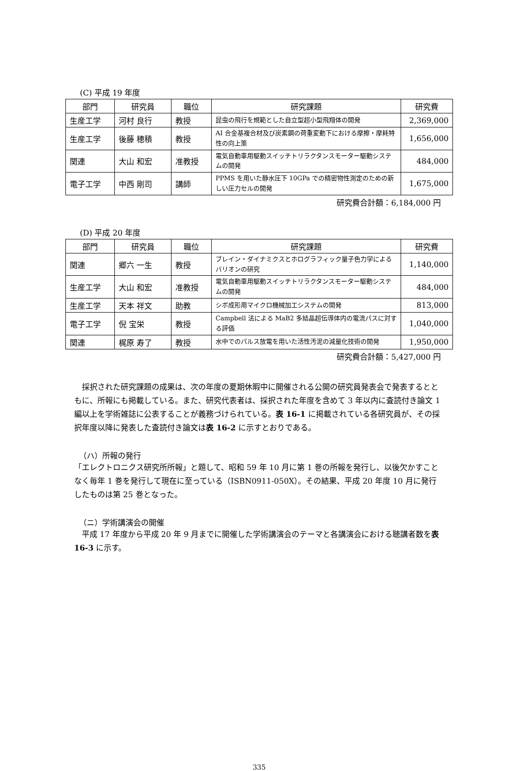(C) 平成 19 年度
| 部門 | 研究員 | 職位 | 研究課題 | 研究費 |
| --- | --- | --- | --- | --- |
| 生産工学 | 河村 良行 | 教授 | 昆虫の飛行を規範とした自立型超小型飛翔体の開発 | 2,369,000 |
| 生産工学 | 後藤 穂積 | 教授 | AI 合金基複合材及び炭素鋼の荷重変動下における摩擦・摩耗特性の向上策 | 1,656,000 |
| 関連 | 大山 和宏 | 准教授 | 電気自動車用駆動スイッチトリラクタンスモーター駆動システムの開発 | 484,000 |
| 電子工学 | 中西 剛司 | 講師 | PPMS を用いた静水圧下 10GPa での精密物性測定のための新しい圧力セルの開発 | 1,675,000 |
研究費合計額：6,184,000 円
(D) 平成 20 年度
| 部門 | 研究員 | 職位 | 研究課題 | 研究費 |
| --- | --- | --- | --- | --- |
| 関連 | 郷六 一生 | 教授 | ブレイン・ダイナミクスとホログラフィック量子色力学によるバリオンの研究 | 1,140,000 |
| 生産工学 | 大山 和宏 | 准教授 | 電気自動車用駆動スイッチトリラクタンスモーター駆動システムの開発 | 484,000 |
| 生産工学 | 天本 祥文 | 助教 | シボ成形用マイクロ機械加工システムの開発 | 813,000 |
| 電子工学 | 倪 宝栄 | 教授 | Campbell 法による MaB2 多結晶超伝導体内の電流パスに対する評価 | 1,040,000 |
| 関連 | 梶原 寿了 | 教授 | 水中でのパルス放電を用いた活性汚泥の減量化技術の開発 | 1,950,000 |
研究費合計額：5,427,000 円
　採択された研究課題の成果は、次の年度の夏期休暇中に開催される公開の研究員発表会で発表するとともに、所報にも掲載している。また、研究代表者は、採択された年度を含めて 3 年以内に査読付き論文 1 編以上を学術雑誌に公表することが義務づけられている。表 16-1 に掲載されている各研究員が、その採択年度以降に発表した査読付き論文は表 16-2 に示すとおりである。
（ハ）所報の発行
「エレクトロニクス研究所所報」と題して、昭和 59 年 10 月に第 1 巻の所報を発行し、以後欠かすことなく毎年 1 巻を発行して現在に至っている（ISBN0911-050X）。その結果、平成 20 年度 10 月に発行したものは第 25 巻となった。
（ニ）学術講演会の開催
　平成 17 年度から平成 20 年 9 月までに開催した学術講演会のテーマと各講演会における聴講者数を表 16-3 に示す。
335